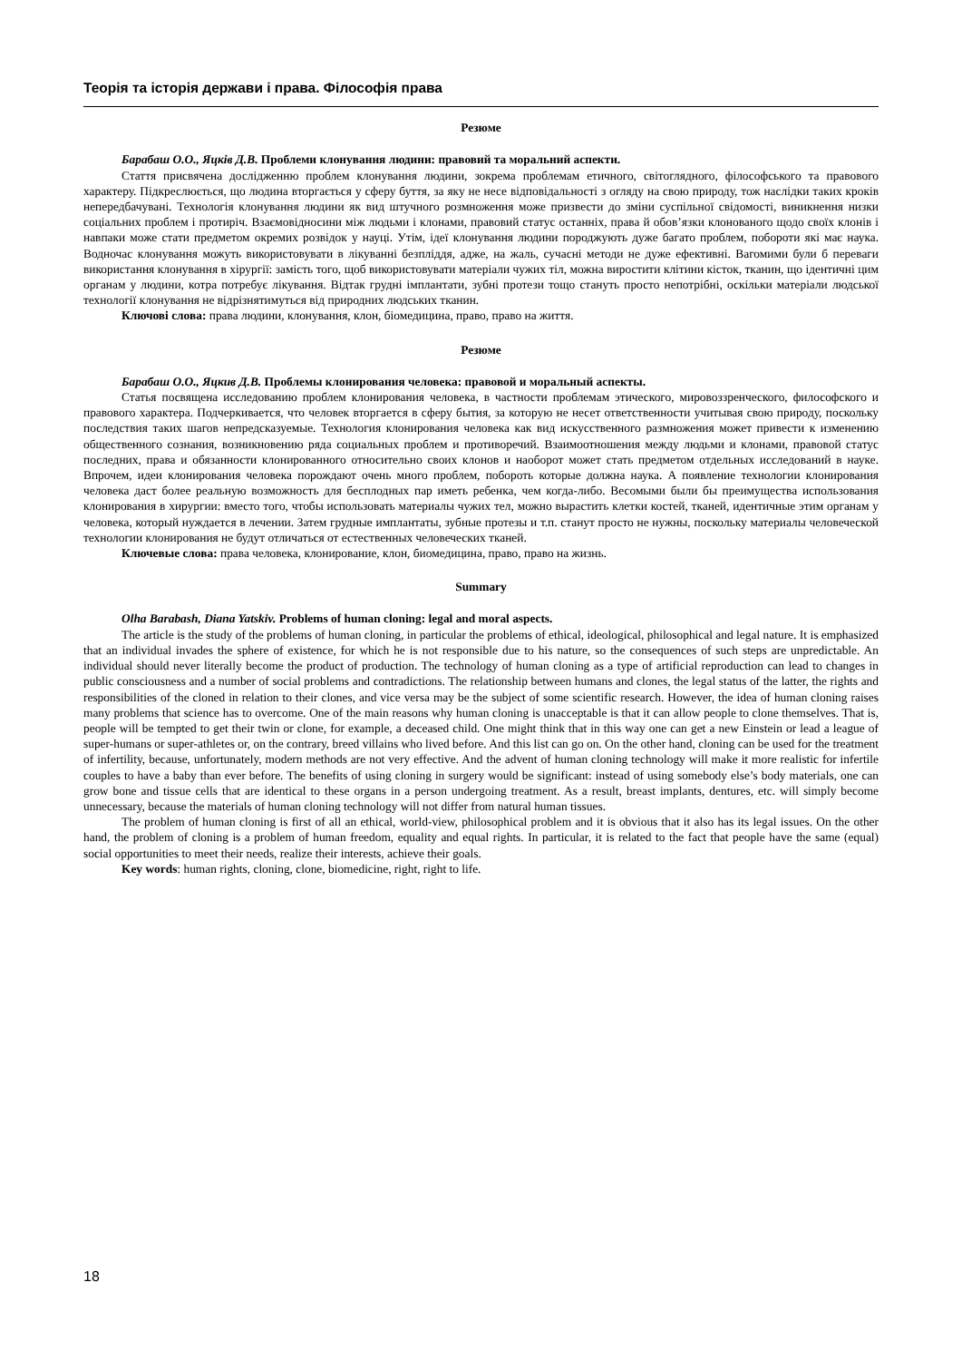Теорія та історія держави і права. Філософія права
Резюме
Барабаш О.О., Яцків Д.В. Проблеми клонування людини: правовий та моральний аспекти.
Стаття присвячена дослідженню проблем клонування людини, зокрема проблемам етичного, світоглядного, філософського та правового характеру. Підкреслюється, що людина вторгається у сферу буття, за яку не несе відповідальності з огляду на свою природу, тож наслідки таких кроків непередбачувані. Технологія клонування людини як вид штучного розмноження може призвести до зміни суспільної свідомості, виникнення низки соціальних проблем і протиріч. Взаємовідносини між людьми і клонами, правовий статус останніх, права й обов’язки клонованого щодо своїх клонів і навпаки може стати предметом окремих розвідок у науці. Утім, ідеї клонування людини породжують дуже багато проблем, побороти які має наука. Водночас клонування можуть використовувати в лікуванні безпліддя, адже, на жаль, сучасні методи не дуже ефективні. Вагомими були б переваги використання клонування в хірургії: замість того, щоб використовувати матеріали чужих тіл, можна виростити клітини кісток, тканин, що ідентичні цим органам у людини, котра потребує лікування. Відтак грудні імплантати, зубні протези тощо стануть просто непотрібні, оскільки матеріали людської технології клонування не відрізнятимуться від природних людських тканин.
Ключові слова: права людини, клонування, клон, біомедицина, право, право на життя.
Резюме
Барабаш О.О., Яцкив Д.В. Проблемы клонирования человека: правовой и моральный аспекты.
Статья посвящена исследованию проблем клонирования человека, в частности проблемам этического, мировоззренческого, философского и правового характера. Подчеркивается, что человек вторгается в сферу бытия, за которую не несет ответственности учитывая свою природу, поскольку последствия таких шагов непредсказуемые. Технология клонирования человека как вид искусственного размножения может привести к изменению общественного сознания, возникновению ряда социальных проблем и противоречий. Взаимоотношения между людьми и клонами, правовой статус последних, права и обязанности клонированного относительно своих клонов и наоборот может стать предметом отдельных исследований в науке. Впрочем, идеи клонирования человека порождают очень много проблем, побороть которые должна наука. А появление технологии клонирования человека даст более реальную возможность для бесплодных пар иметь ребенка, чем когда-либо. Весомыми были бы преимущества использования клонирования в хирургии: вместо того, чтобы использовать материалы чужих тел, можно вырастить клетки костей, тканей, идентичные этим органам у человека, который нуждается в лечении. Затем грудные имплантаты, зубные протезы и т.п. станут просто не нужны, поскольку материалы человеческой технологии клонирования не будут отличаться от естественных человеческих тканей.
Ключевые слова: права человека, клонирование, клон, биомедицина, право, право на жизнь.
Summary
Olha Barabash, Diana Yatskiv. Problems of human cloning: legal and moral aspects.
The article is the study of the problems of human cloning, in particular the problems of ethical, ideological, philosophical and legal nature. It is emphasized that an individual invades the sphere of existence, for which he is not responsible due to his nature, so the consequences of such steps are unpredictable. An individual should never literally become the product of production. The technology of human cloning as a type of artificial reproduction can lead to changes in public consciousness and a number of social problems and contradictions. The relationship between humans and clones, the legal status of the latter, the rights and responsibilities of the cloned in relation to their clones, and vice versa may be the subject of some scientific research. However, the idea of human cloning raises many problems that science has to overcome. One of the main reasons why human cloning is unacceptable is that it can allow people to clone themselves. That is, people will be tempted to get their twin or clone, for example, a deceased child. One might think that in this way one can get a new Einstein or lead a league of super-humans or super-athletes or, on the contrary, breed villains who lived before. And this list can go on. On the other hand, cloning can be used for the treatment of infertility, because, unfortunately, modern methods are not very effective. And the advent of human cloning technology will make it more realistic for infertile couples to have a baby than ever before. The benefits of using cloning in surgery would be significant: instead of using somebody else’s body materials, one can grow bone and tissue cells that are identical to these organs in a person undergoing treatment. As a result, breast implants, dentures, etc. will simply become unnecessary, because the materials of human cloning technology will not differ from natural human tissues.
The problem of human cloning is first of all an ethical, world-view, philosophical problem and it is obvious that it also has its legal issues. On the other hand, the problem of cloning is a problem of human freedom, equality and equal rights. In particular, it is related to the fact that people have the same (equal) social opportunities to meet their needs, realize their interests, achieve their goals.
Key words: human rights, cloning, clone, biomedicine, right, right to life.
18